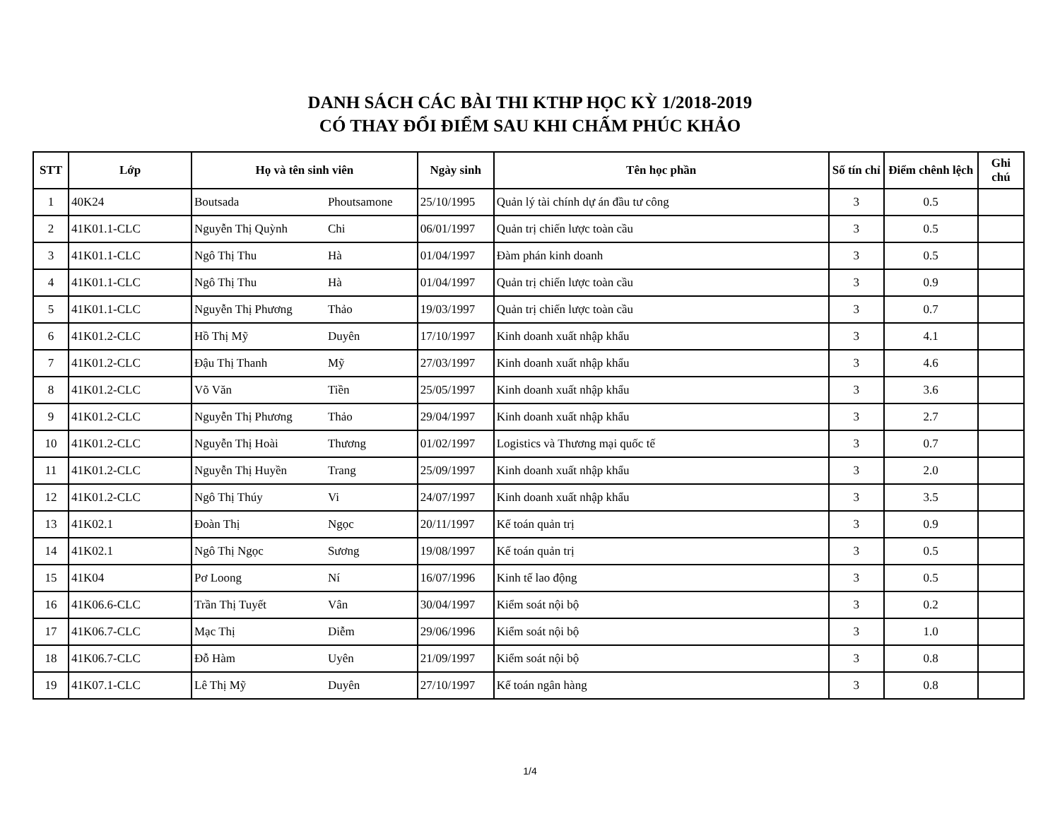DANH SÁCH CÁC BÀI THI KTHP HỌC KỲ 1/2018-2019
CÓ THAY ĐỔI ĐIỂM SAU KHI CHẤM PHÚC KHẢO
| STT | Lớp | Họ và tên sinh viên | | Ngày sinh | Tên học phần | Số tín chỉ | Điểm chênh lệch | Ghi chú |
| --- | --- | --- | --- | --- | --- | --- | --- | --- |
| 1 | 40K24 | Boutsada | Phoutsamone | 25/10/1995 | Quản lý tài chính dự án đầu tư công | 3 | 0.5 | |
| 2 | 41K01.1-CLC | Nguyễn Thị Quỳnh | Chi | 06/01/1997 | Quản trị chiến lược toàn cầu | 3 | 0.5 | |
| 3 | 41K01.1-CLC | Ngô Thị Thu | Hà | 01/04/1997 | Đàm phán kinh doanh | 3 | 0.5 | |
| 4 | 41K01.1-CLC | Ngô Thị Thu | Hà | 01/04/1997 | Quản trị chiến lược toàn cầu | 3 | 0.9 | |
| 5 | 41K01.1-CLC | Nguyễn Thị Phương | Thảo | 19/03/1997 | Quản trị chiến lược toàn cầu | 3 | 0.7 | |
| 6 | 41K01.2-CLC | Hồ Thị Mỹ | Duyên | 17/10/1997 | Kinh doanh xuất nhập khẩu | 3 | 4.1 | |
| 7 | 41K01.2-CLC | Đậu Thị Thanh | Mỹ | 27/03/1997 | Kinh doanh xuất nhập khẩu | 3 | 4.6 | |
| 8 | 41K01.2-CLC | Võ Văn | Tiền | 25/05/1997 | Kinh doanh xuất nhập khẩu | 3 | 3.6 | |
| 9 | 41K01.2-CLC | Nguyễn Thị Phương | Thảo | 29/04/1997 | Kinh doanh xuất nhập khẩu | 3 | 2.7 | |
| 10 | 41K01.2-CLC | Nguyễn Thị Hoài | Thương | 01/02/1997 | Logistics và Thương mại quốc tế | 3 | 0.7 | |
| 11 | 41K01.2-CLC | Nguyễn Thị Huyền | Trang | 25/09/1997 | Kinh doanh xuất nhập khẩu | 3 | 2.0 | |
| 12 | 41K01.2-CLC | Ngô Thị Thúy | Vi | 24/07/1997 | Kinh doanh xuất nhập khẩu | 3 | 3.5 | |
| 13 | 41K02.1 | Đoàn Thị | Ngọc | 20/11/1997 | Kế toán quản trị | 3 | 0.9 | |
| 14 | 41K02.1 | Ngô Thị Ngọc | Sương | 19/08/1997 | Kế toán quản trị | 3 | 0.5 | |
| 15 | 41K04 | Pơ Loong | Ní | 16/07/1996 | Kinh tế lao động | 3 | 0.5 | |
| 16 | 41K06.6-CLC | Trần Thị Tuyết | Vân | 30/04/1997 | Kiểm soát nội bộ | 3 | 0.2 | |
| 17 | 41K06.7-CLC | Mạc Thị | Diễm | 29/06/1996 | Kiểm soát nội bộ | 3 | 1.0 | |
| 18 | 41K06.7-CLC | Đỗ Hàm | Uyên | 21/09/1997 | Kiểm soát nội bộ | 3 | 0.8 | |
| 19 | 41K07.1-CLC | Lê Thị Mỹ | Duyên | 27/10/1997 | Kế toán ngân hàng | 3 | 0.8 | |
1/4